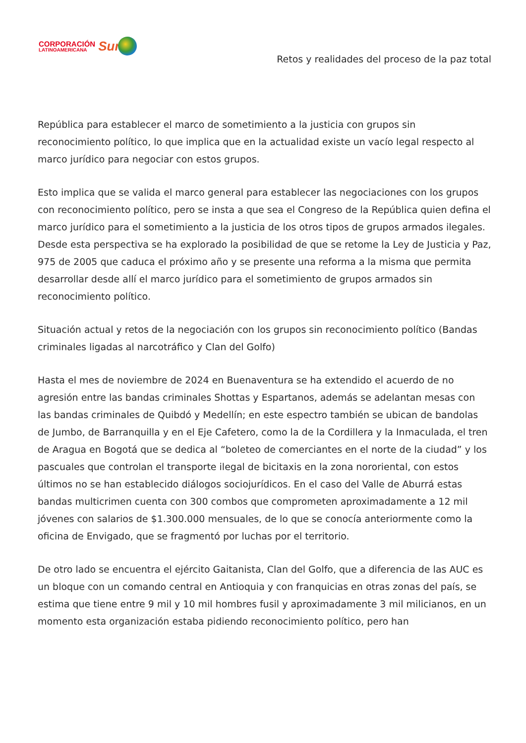CORPORACIÓN
LATINOAMERICANA
Sur
Retos y realidades del proceso de la paz total
República para establecer el marco de sometimiento a la justicia con grupos sin reconocimiento político, lo que implica que en la actualidad existe un vacío legal respecto al marco jurídico para negociar con estos grupos.
Esto implica que se valida el marco general para establecer las negociaciones con los grupos con reconocimiento político, pero se insta a que sea el Congreso de la República quien defina el marco jurídico para el sometimiento a la justicia de los otros tipos de grupos armados ilegales. Desde esta perspectiva se ha explorado la posibilidad de que se retome la Ley de Justicia y Paz, 975 de 2005 que caduca el próximo año y se presente una reforma a la misma que permita desarrollar desde allí el marco jurídico para el sometimiento de grupos armados sin reconocimiento político.
Situación actual y retos de la negociación con los grupos sin reconocimiento político (Bandas criminales ligadas al narcotráfico y Clan del Golfo)
Hasta el mes de noviembre de 2024 en Buenaventura se ha extendido el acuerdo de no agresión entre las bandas criminales Shottas y Espartanos, además se adelantan mesas con las bandas criminales de Quibdó y Medellín; en este espectro también se ubican de bandolas de Jumbo, de Barranquilla y en el Eje Cafetero, como la de la Cordillera y la Inmaculada, el tren de Aragua en Bogotá que se dedica al “boleteo de comerciantes en el norte de la ciudad” y los pascuales que controlan el transporte ilegal de bicitaxis en la zona nororiental, con estos últimos no se han establecido diálogos sociojurídicos. En el caso del Valle de Aburrá estas bandas multicrimen cuenta con 300 combos que comprometen aproximadamente a 12 mil jóvenes con salarios de $1.300.000 mensuales, de lo que se conocía anteriormente como la oficina de Envigado, que se fragmentó por luchas por el territorio.
De otro lado se encuentra el ejército Gaitanista, Clan del Golfo, que a diferencia de las AUC es un bloque con un comando central en Antioquia y con franquicias en otras zonas del país, se estima que tiene entre 9 mil y 10 mil hombres fusil y aproximadamente 3 mil milicianos, en un momento esta organización estaba pidiendo reconocimiento político, pero han